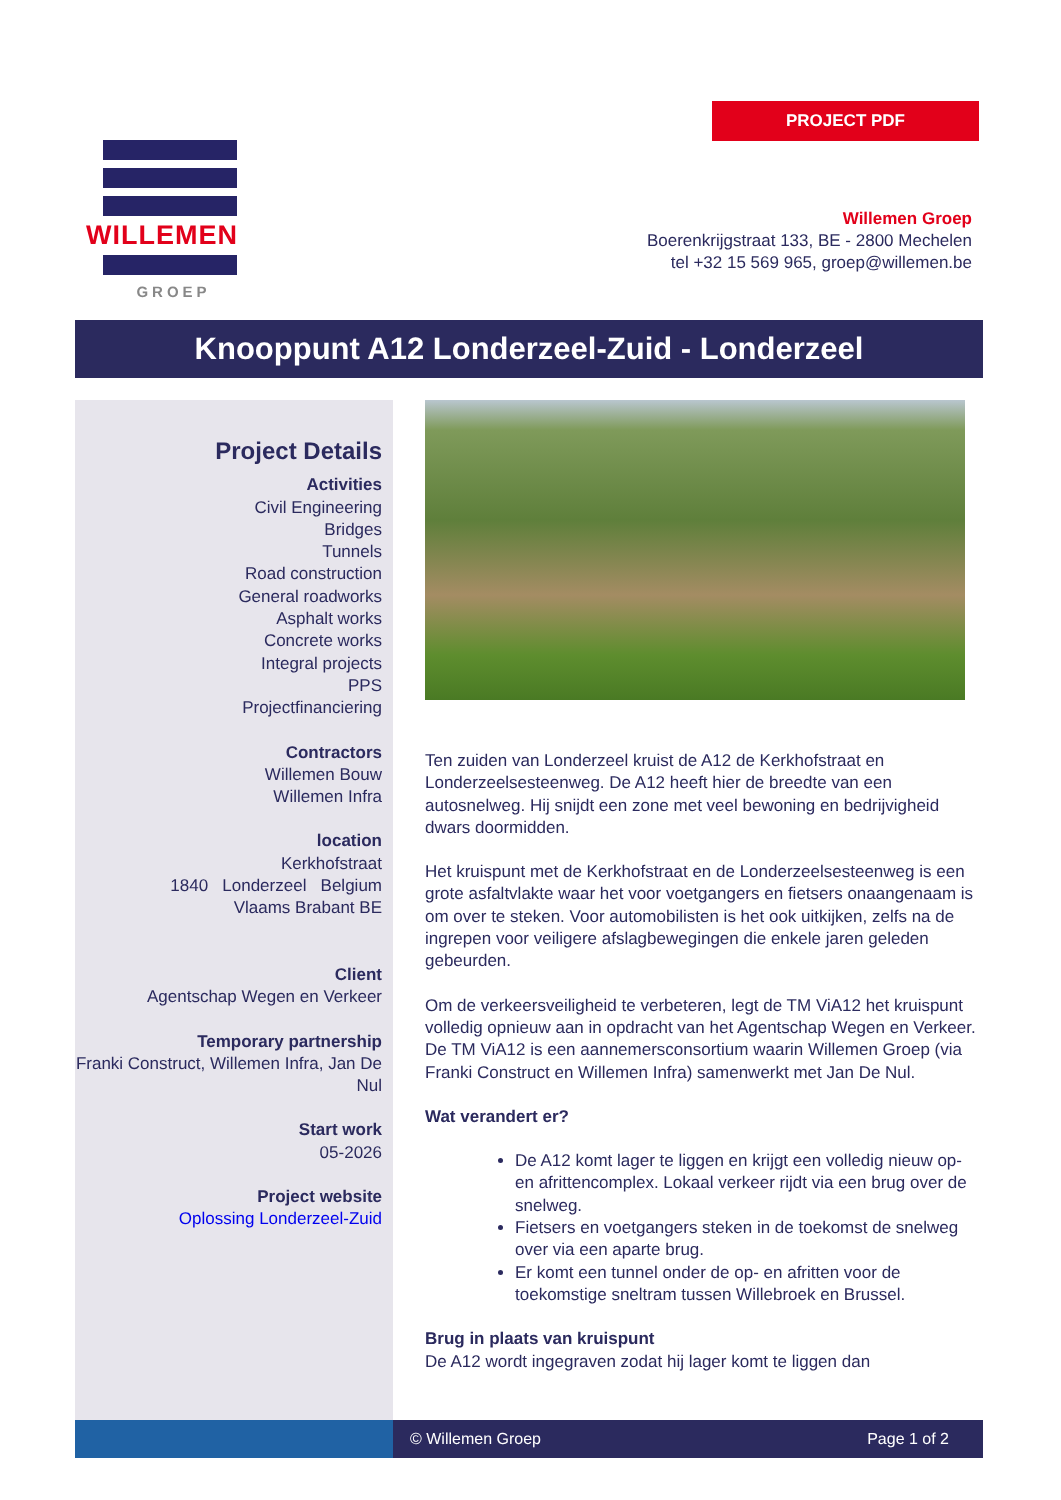PROJECT PDF
WILLEMEN
GROEP
Willemen Groep
Boerenkrijgstraat 133, BE - 2800 Mechelen
tel +32 15 569 965, groep@willemen.be
Knooppunt A12 Londerzeel-Zuid - Londerzeel
Project Details
Activities
Civil Engineering
Bridges
Tunnels
Road construction
General roadworks
Asphalt works
Concrete works
Integral projects
PPS
Projectfinanciering
Contractors
Willemen Bouw
Willemen Infra
location
Kerkhofstraat
1840 Londerzeel Belgium
Vlaams Brabant BE
Client
Agentschap Wegen en Verkeer
Temporary partnership
Franki Construct, Willemen Infra, Jan De Nul
Start work
05-2026
Project website
Oplossing Londerzeel-Zuid
Ten zuiden van Londerzeel kruist de A12 de Kerkhofstraat en Londerzeelsesteenweg. De A12 heeft hier de breedte van een autosnelweg. Hij snijdt een zone met veel bewoning en bedrijvigheid dwars doormidden.
Het kruispunt met de Kerkhofstraat en de Londerzeelsesteenweg is een grote asfaltvlakte waar het voor voetgangers en fietsers onaangenaam is om over te steken. Voor automobilisten is het ook uitkijken, zelfs na de ingrepen voor veiligere afslagbewegingen die enkele jaren geleden gebeurden.
Om de verkeersveiligheid te verbeteren, legt de TM ViA12 het kruispunt volledig opnieuw aan in opdracht van het Agentschap Wegen en Verkeer. De TM ViA12 is een aannemersconsortium waarin Willemen Groep (via Franki Construct en Willemen Infra) samenwerkt met Jan De Nul.
Wat verandert er?
De A12 komt lager te liggen en krijgt een volledig nieuw op- en afrittencomplex. Lokaal verkeer rijdt via een brug over de snelweg.
Fietsers en voetgangers steken in de toekomst de snelweg over via een aparte brug.
Er komt een tunnel onder de op- en afritten voor de toekomstige sneltram tussen Willebroek en Brussel.
Brug in plaats van kruispunt
De A12 wordt ingegraven zodat hij lager komt te liggen dan
© Willemen Groep Page 1 of 2